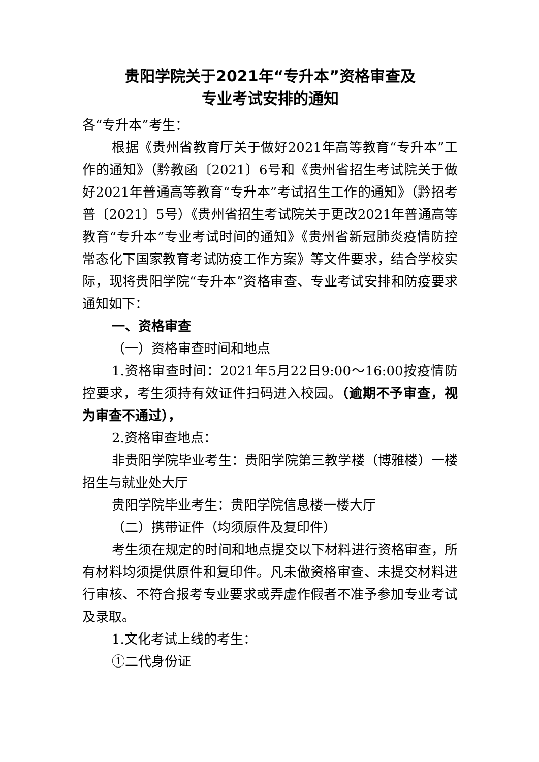贵阳学院关于2021年“专升本”资格审查及
专业考试安排的通知
各“专升本”考生：
根据《贵州省教育厅关于做好2021年高等教育“专升本”工作的通知》（黔教函〔2021〕6号和《贵州省招生考试院关于做好2021年普通高等教育“专升本”考试招生工作的通知》（黔招考普〔2021〕5号）《贵州省招生考试院关于更改2021年普通高等教育“专升本”专业考试时间的通知》《贵州省新冠肺炎疫情防控常态化下国家教育考试防疫工作方案》等文件要求，结合学校实际，现将贵阳学院“专升本”资格审查、专业考试安排和防疫要求通知如下：
一、资格审查
（一）资格审查时间和地点
1.资格审查时间：2021年5月22日9:00～16:00按疫情防控要求，考生须持有效证件扫码进入校园。（逾期不予审查，视为审查不通过），
2.资格审查地点：
非贵阳学院毕业考生：贵阳学院第三教学楼（博雅楼）一楼招生与就业处大厅
贵阳学院毕业考生：贵阳学院信息楼一楼大厅
（二）携带证件（均须原件及复印件）
考生须在规定的时间和地点提交以下材料进行资格审查，所有材料均须提供原件和复印件。凡未做资格审查、未提交材料进行审核、不符合报考专业要求或弄虚作假者不准予参加专业考试及录取。
1.文化考试上线的考生：
①二代身份证